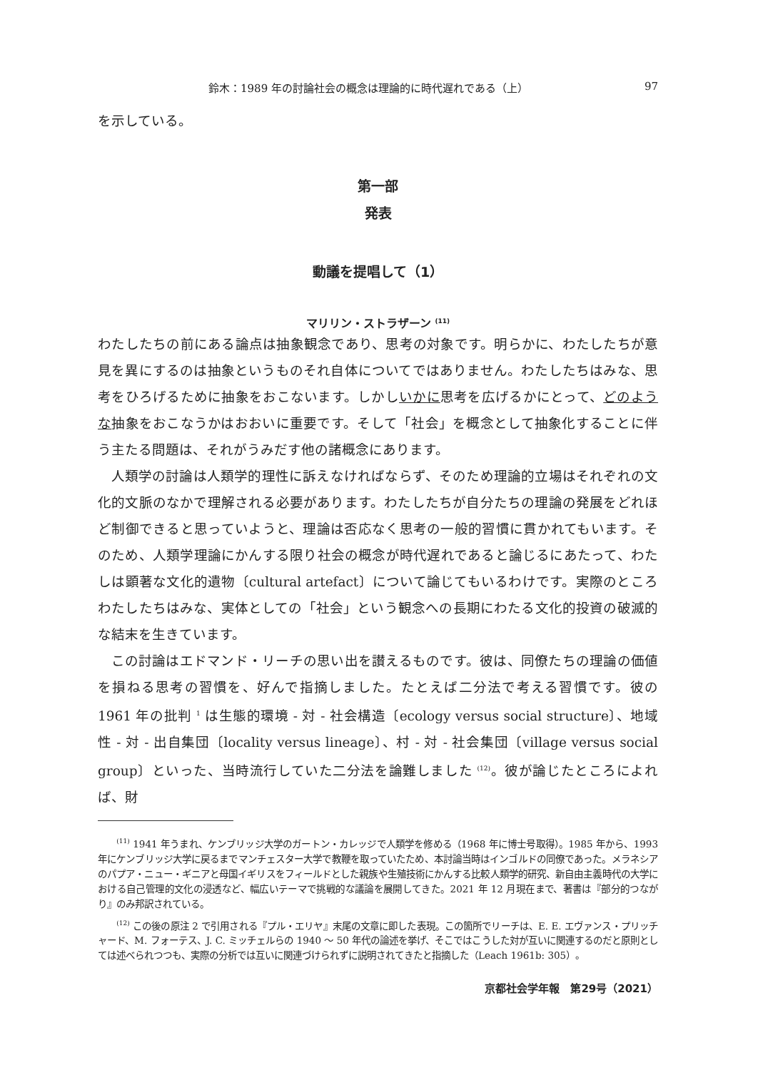鈴木：1989 年の討論社会の概念は理論的に時代遅れである（上） 97
を示している。
第一部
発表
動議を提唱して（1）
マリリン・ストラザーン <sup>(11)</sup>
わたしたちの前にある論点は抽象観念であり、思考の対象です。明らかに、わたしたちが意見を異にするのは抽象というものそれ自体についてではありません。わたしたちはみな、思考をひろげるために抽象をおこないます。しかしいかに思考を広げるかにとって、どのような抽象をおこなうかはおおいに重要です。そして「社会」を概念として抽象化することに伴う主たる問題は、それがうみだす他の諸概念にあります。
人類学の討論は人類学的理性に訴えなければならず、そのため理論的立場はそれぞれの文化的文脈のなかで理解される必要があります。わたしたちが自分たちの理論の発展をどれほど制御できると思っていようと、理論は否応なく思考の一般的習慣に貫かれてもいます。そのため、人類学理論にかんする限り社会の概念が時代遅れであると論じるにあたって、わたしは顕著な文化的遺物〔cultural artefact〕について論じてもいるわけです。実際のところわたしたちはみな、実体としての「社会」という観念への長期にわたる文化的投資の破滅的な結末を生きています。
この討論はエドマンド・リーチの思い出を讃えるものです。彼は、同僚たちの理論の価値を損ねる思考の習慣を、好んで指摘しました。たとえば二分法で考える習慣です。彼の 1961 年の批判 <sup>1</sup> は生態的環境 - 対 - 社会構造〔ecology versus social structure〕、地域性 - 対 - 出自集団〔locality versus lineage〕、村 - 対 - 社会集団〔village versus social group〕といった、当時流行していた二分法を論難しました <sup>(12)</sup>。彼が論じたところによれば、財
　　<sup>(11)</sup> 1941 年うまれ、ケンブリッジ大学のガートン・カレッジで人類学を修める（1968 年に博士号取得）。1985 年から、1993 年にケンブリッジ大学に戻るまでマンチェスター大学で教鞭を取っていたため、本討論当時はインゴルドの同僚であった。メラネシアのパプア・ニュー・ギニアと母国イギリスをフィールドとした親族や生殖技術にかんする比較人類学的研究、新自由主義時代の大学における自己管理的文化の浸透など、幅広いテーマで挑戦的な議論を展開してきた。2021 年 12 月現在まで、著書は『部分的つながり』のみ邦訳されている。
　　<sup>(12)</sup> この後の原注 2 で引用される『プル・エリヤ』末尾の文章に即した表現。この箇所でリーチは、E. E. エヴァンス・プリッチャード、M. フォーテス、J. C. ミッチェルらの 1940 〜 50 年代の論述を挙げ、そこではこうした対が互いに関連するのだと原則としては述べられつつも、実際の分析では互いに関連づけられずに説明されてきたと指摘した（Leach 1961b: 305）。
京都社会学年報　第29号（2021）